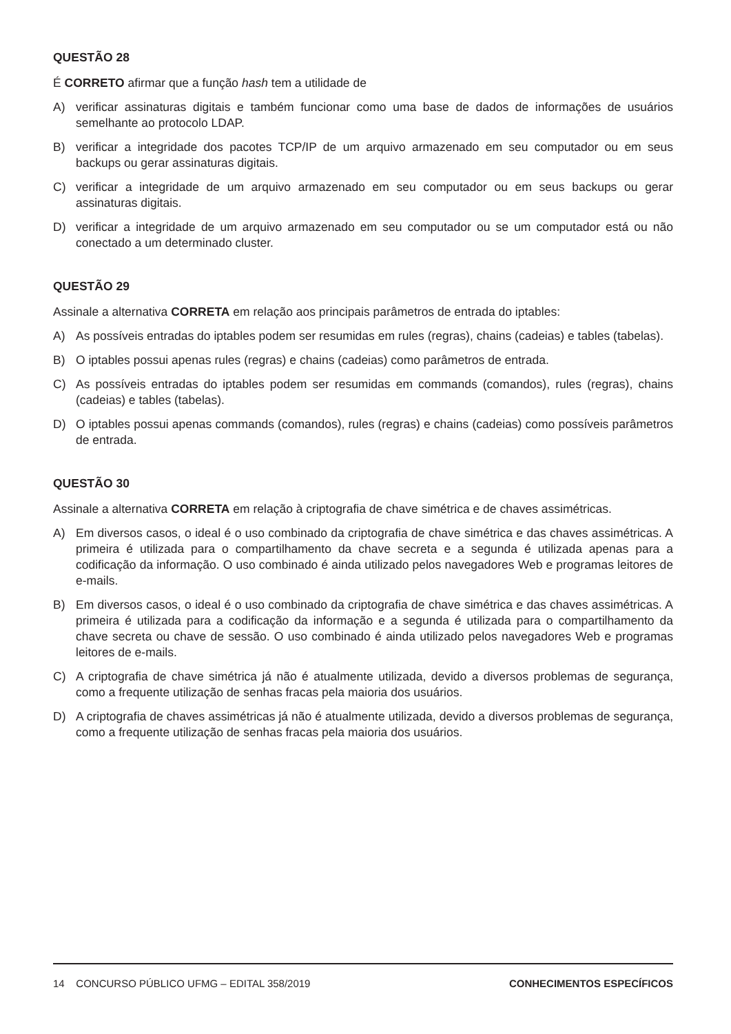QUESTÃO 28
É CORRETO afirmar que a função hash tem a utilidade de
A) verificar assinaturas digitais e também funcionar como uma base de dados de informações de usuários semelhante ao protocolo LDAP.
B) verificar a integridade dos pacotes TCP/IP de um arquivo armazenado em seu computador ou em seus backups ou gerar assinaturas digitais.
C) verificar a integridade de um arquivo armazenado em seu computador ou em seus backups ou gerar assinaturas digitais.
D) verificar a integridade de um arquivo armazenado em seu computador ou se um computador está ou não conectado a um determinado cluster.
QUESTÃO 29
Assinale a alternativa CORRETA em relação aos principais parâmetros de entrada do iptables:
A) As possíveis entradas do iptables podem ser resumidas em rules (regras), chains (cadeias) e tables (tabelas).
B) O iptables possui apenas rules (regras) e chains (cadeias) como parâmetros de entrada.
C) As possíveis entradas do iptables podem ser resumidas em commands (comandos), rules (regras), chains (cadeias) e tables (tabelas).
D) O iptables possui apenas commands (comandos), rules (regras) e chains (cadeias) como possíveis parâmetros de entrada.
QUESTÃO 30
Assinale a alternativa CORRETA em relação à criptografia de chave simétrica e de chaves assimétricas.
A) Em diversos casos, o ideal é o uso combinado da criptografia de chave simétrica e das chaves assimétricas. A primeira é utilizada para o compartilhamento da chave secreta e a segunda é utilizada apenas para a codificação da informação. O uso combinado é ainda utilizado pelos navegadores Web e programas leitores de e-mails.
B) Em diversos casos, o ideal é o uso combinado da criptografia de chave simétrica e das chaves assimétricas. A primeira é utilizada para a codificação da informação e a segunda é utilizada para o compartilhamento da chave secreta ou chave de sessão. O uso combinado é ainda utilizado pelos navegadores Web e programas leitores de e-mails.
C) A criptografia de chave simétrica já não é atualmente utilizada, devido a diversos problemas de segurança, como a frequente utilização de senhas fracas pela maioria dos usuários.
D) A criptografia de chaves assimétricas já não é atualmente utilizada, devido a diversos problemas de segurança, como a frequente utilização de senhas fracas pela maioria dos usuários.
14 CONCURSO PÚBLICO UFMG – EDITAL 358/2019 CONHECIMENTOS ESPECÍFICOS